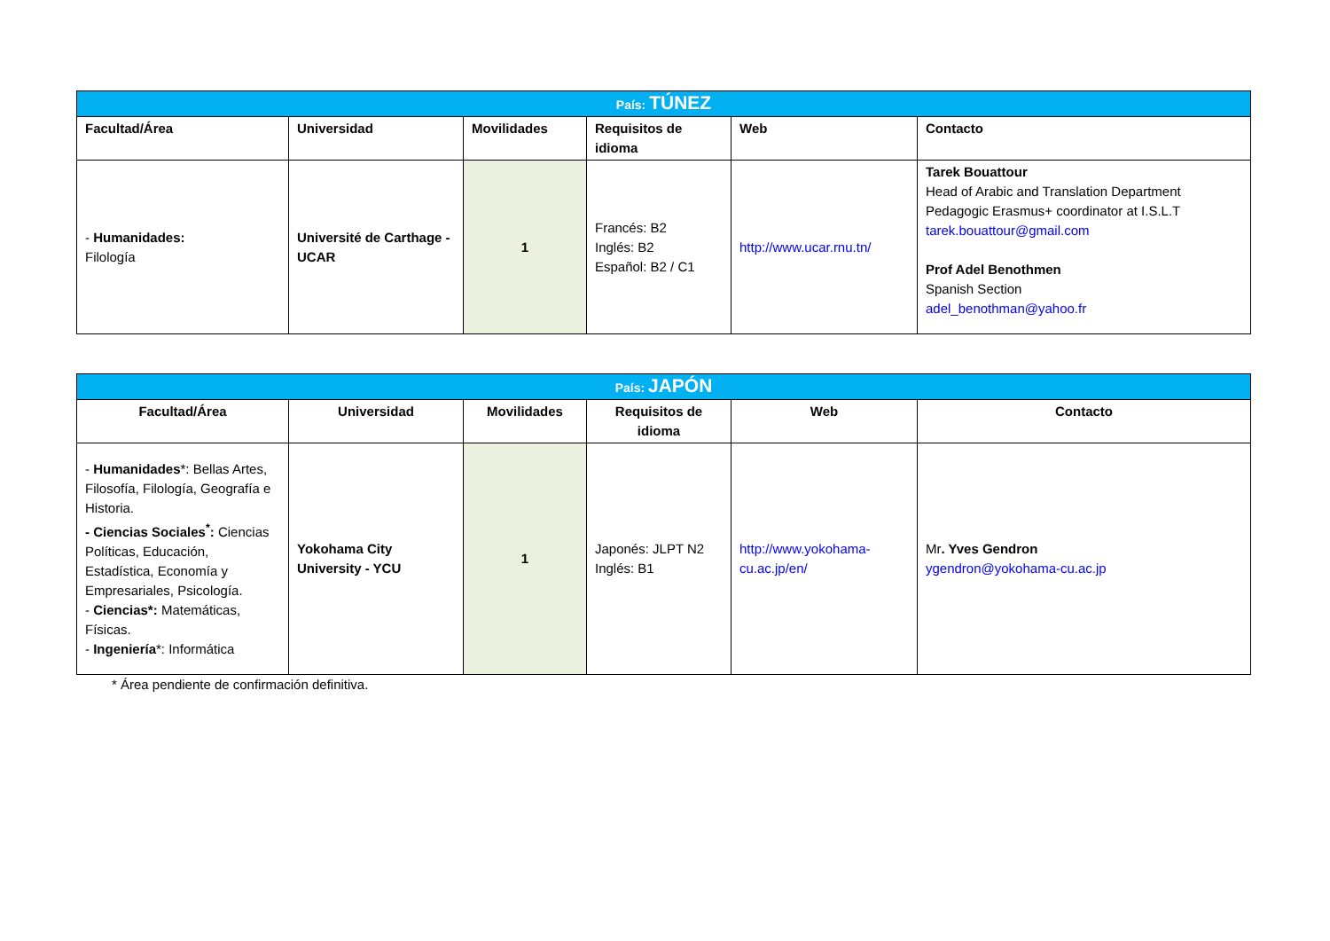| País: TÚNEZ | | | | | |
| --- | --- | --- | --- | --- | --- |
| Facultad/Área | Universidad | Movilidades | Requisitos de idioma | Web | Contacto |
| - Humanidades: Filología | Université de Carthage - UCAR | 1 | Francés: B2 Inglés: B2 Español: B2 / C1 | http://www.ucar.rnu.tn/ | Tarek Bouattour Head of Arabic and Translation Department Pedagogic Erasmus+ coordinator at I.S.L.T tarek.bouattour@gmail.com Prof Adel Benothmen Spanish Section adel_benothman@yahoo.fr |
| País: JAPÓN | | | | | |
| --- | --- | --- | --- | --- | --- |
| Facultad/Área | Universidad | Movilidades | Requisitos de idioma | Web | Contacto |
| - Humanidades *: Bellas Artes, Filosofía, Filología, Geografía e Historia. - Ciencias Sociales<sup>*</sup>: Ciencias Políticas, Educación, Estadística, Economía y Empresariales, Psicología. - Ciencias*: Matemáticas, Físicas. - Ingeniería *: Informática | Yokohama City University - YCU | 1 | Japonés: JLPT N2 Inglés: B1 | http://www.yokohama-cu.ac.jp/en/ | Mr . Yves Gendron ygendron@yokohama-cu.ac.jp |
* Área pendiente de confirmación definitiva.